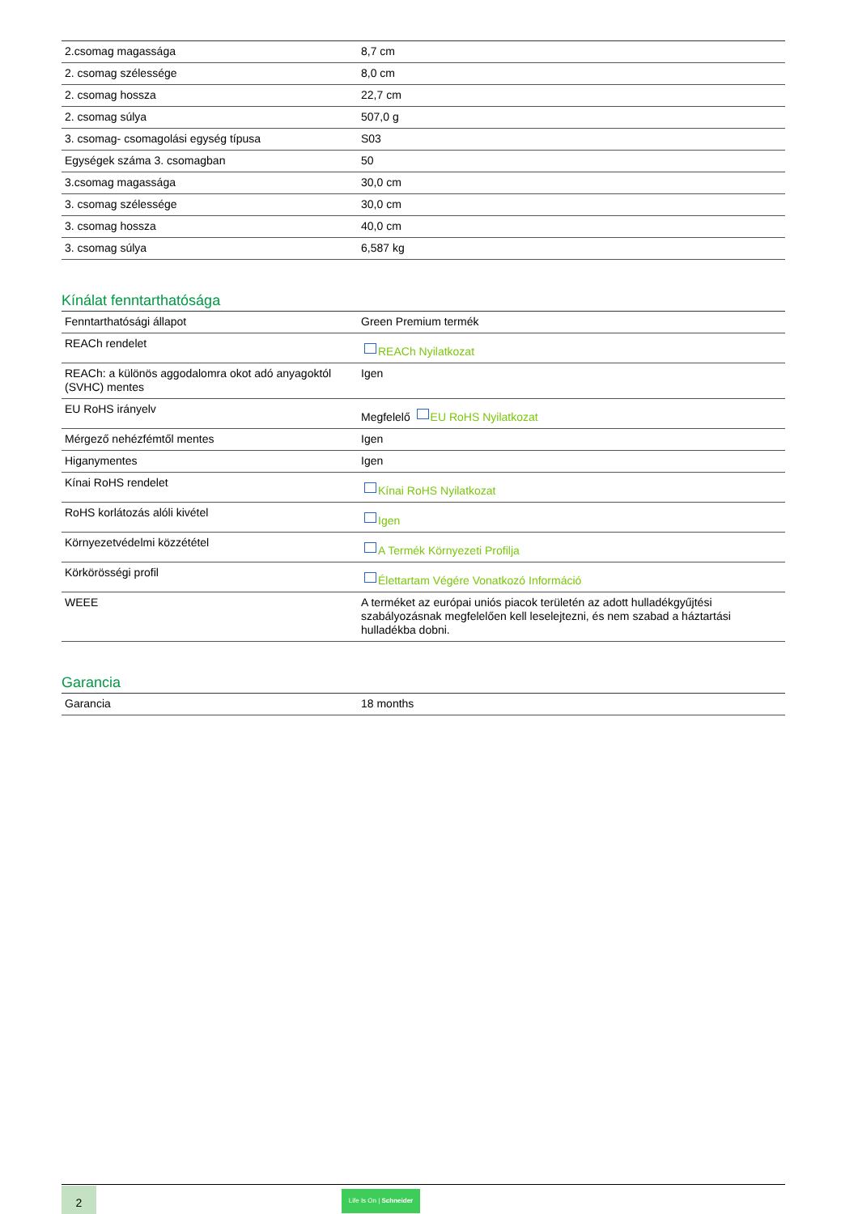| 2.csomag magassága | 8,7 cm |
| 2. csomag szélessége | 8,0 cm |
| 2. csomag hossza | 22,7 cm |
| 2. csomag súlya | 507,0 g |
| 3. csomag- csomagolási egység típusa | S03 |
| Egységek száma 3. csomagban | 50 |
| 3.csomag magassága | 30,0 cm |
| 3. csomag szélessége | 30,0 cm |
| 3. csomag hossza | 40,0 cm |
| 3. csomag súlya | 6,587 kg |
Kínálat fenntarthatósága
| Fenntarthatósági állapot | Green Premium termék |
| REACh rendelet | REACh Nyilatkozat |
| REACh: a különös aggodalomra okot adó anyagoktól (SVHC) mentes | Igen |
| EU RoHS irányelv | Megfelelő EU RoHS Nyilatkozat |
| Mérgező nehézfémtől mentes | Igen |
| Higanymentes | Igen |
| Kínai RoHS rendelet | Kínai RoHS Nyilatkozat |
| RoHS korlátozás alóli kivétel | Igen |
| Környezetvédelmi közzététel | A Termék Környezeti Profilja |
| Körkörösségi profil | Élettartam Végére Vonatkozó Információ |
| WEEE | A terméket az európai uniós piacok területén az adott hulladékgyűjtési szabályozásnak megfelelően kell leselejtezni, és nem szabad a háztartási hulladékba dobni. |
Garancia
| Garancia | 18 months |
2
Life Is On | Schneider